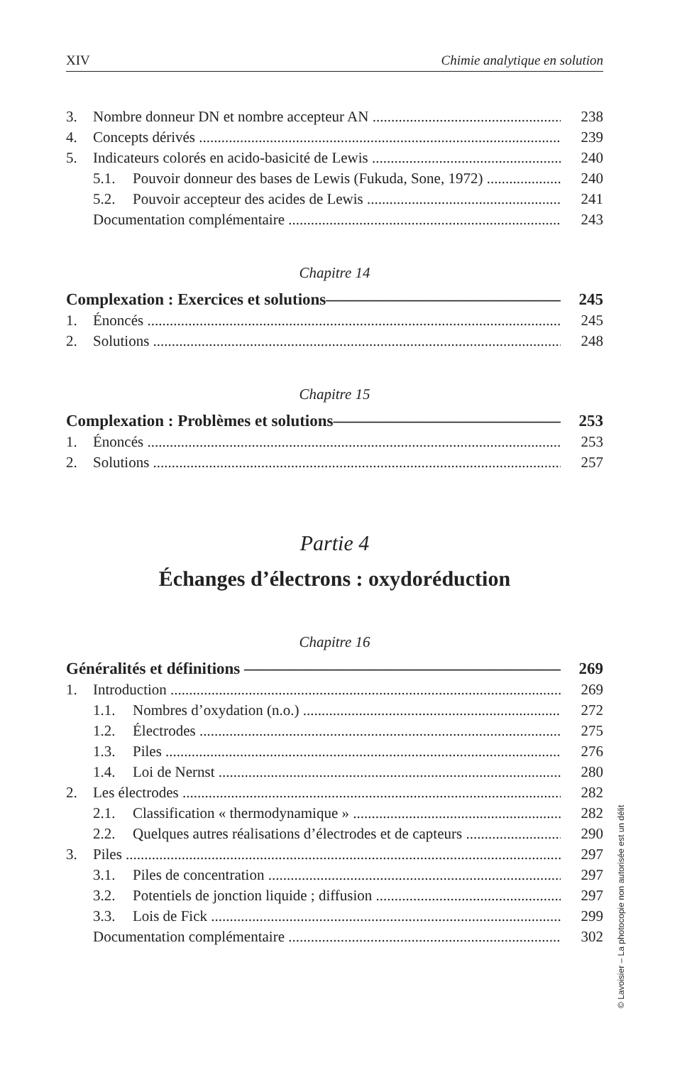XIV Chimie analytique en solution
3. Nombre donneur DN et nombre accepteur AN 238
4. Concepts dérivés 239
5. Indicateurs colorés en acido-basicité de Lewis 240
5.1. Pouvoir donneur des bases de Lewis (Fukuda, Sone, 1972) 240
5.2. Pouvoir accepteur des acides de Lewis 241
Documentation complémentaire 243
Chapitre 14
Complexation : Exercices et solutions 245
1. Énoncés 245
2. Solutions 248
Chapitre 15
Complexation : Problèmes et solutions 253
1. Énoncés 253
2. Solutions 257
Partie 4
Échanges d’électrons : oxydoréduction
Chapitre 16
Généralités et définitions 269
1. Introduction 269
1.1. Nombres d’oxydation (n.o.) 272
1.2. Électrodes 275
1.3. Piles 276
1.4. Loi de Nernst 280
2. Les électrodes 282
2.1. Classification « thermodynamique » 282
2.2. Quelques autres réalisations d’électrodes et de capteurs 290
3. Piles 297
3.1. Piles de concentration 297
3.2. Potentiels de jonction liquide ; diffusion 297
3.3. Lois de Fick 299
Documentation complémentaire 302
© Lavoisier – La photocopie non autorisée est un délit